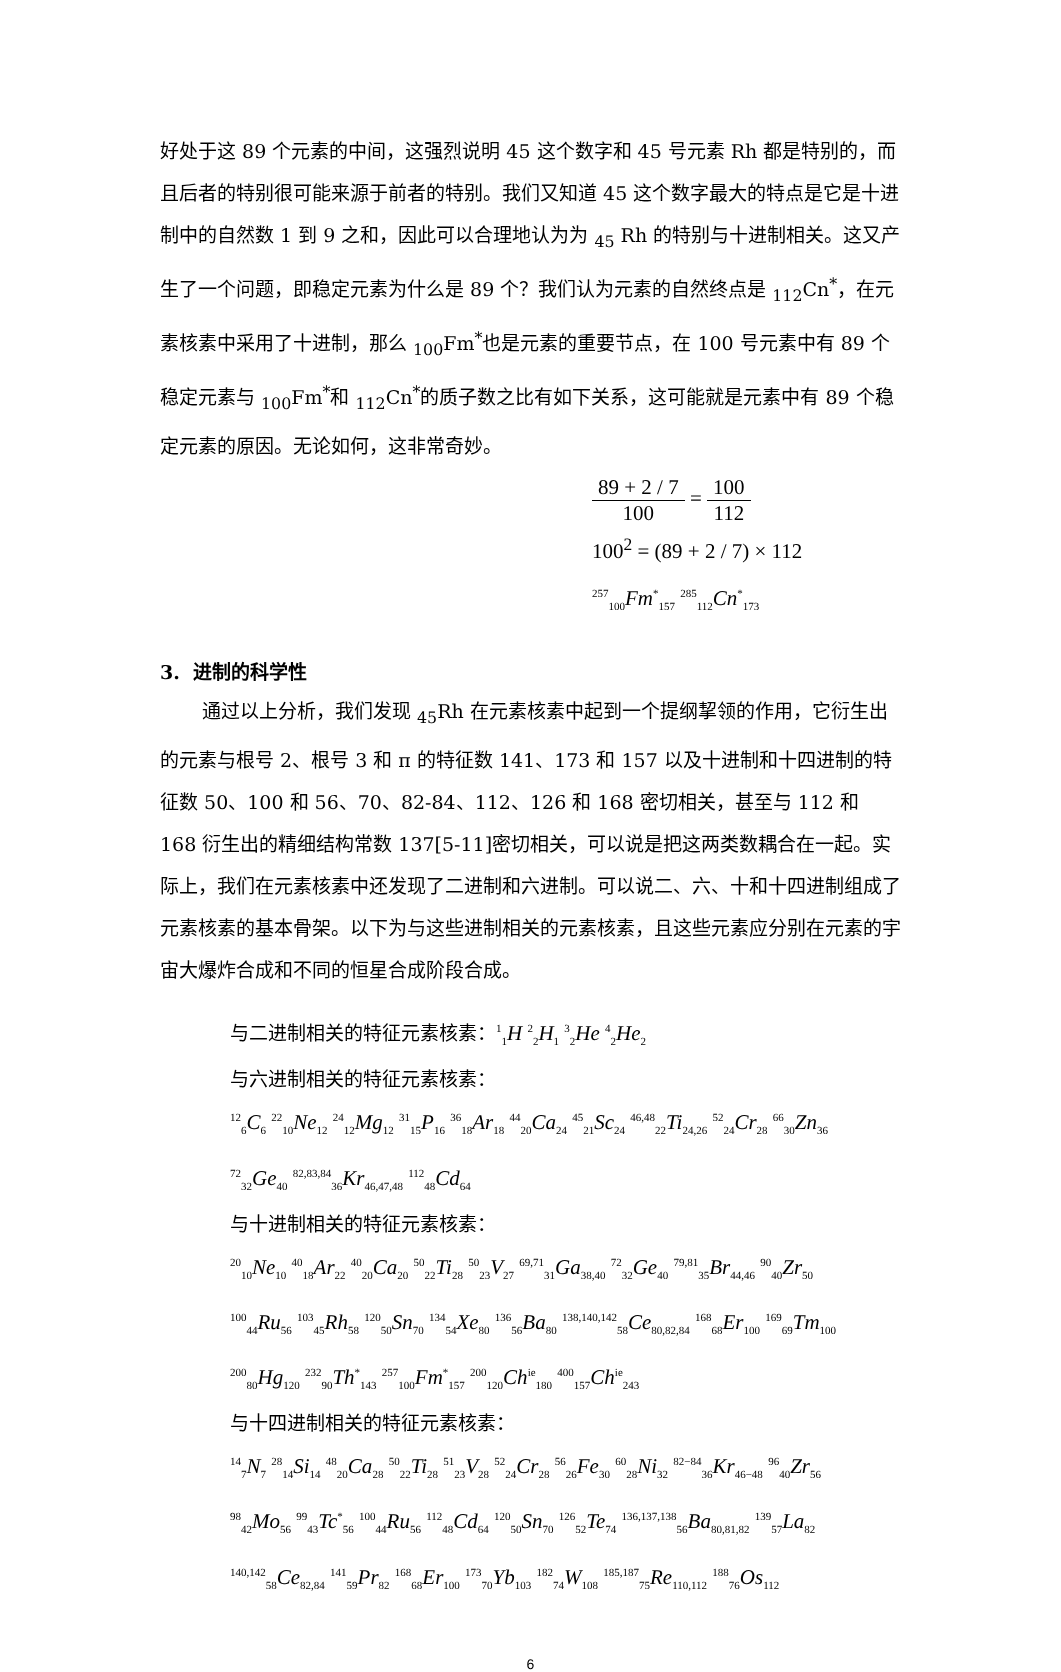好处于这 89 个元素的中间，这强烈说明 45 这个数字和 45 号元素 Rh 都是特别的，而且后者的特别很可能来源于前者的特别。我们又知道 45 这个数字最大的特点是它是十进制中的自然数 1 到 9 之和，因此可以合理地认为为 <sub>45</sub> Rh 的特别与十进制相关。这又产生了一个问题，即稳定元素为什么是 89 个？我们认为元素的自然终点是 <sub>112</sub>Cn<sup>*</sup>，在元素核素中采用了十进制，那么 <sub>100</sub>Fm<sup>*</sup>也是元素的重要节点，在 100 号元素中有 89 个稳定元素与 <sub>100</sub>Fm<sup>*</sup>和 <sub>112</sub>Cn<sup>*</sup>的质子数之比有如下关系，这可能就是元素中有 89 个稳定元素的原因。无论如何，这非常奇妙。
89 + 2 / 7 100 = 100 112
100<sup>2</sup> = (89 + 2 / 7) × 112
<sup>257</sup> <sub>100</sub>Fm<sup>*</sup><sub>157</sub> <sup>285</sup><sub>112</sub>Cn<sup>*</sup><sub>173</sub>
3. 进制的科学性
通过以上分析，我们发现 <sub>45</sub>Rh 在元素核素中起到一个提纲挈领的作用，它衍生出的元素与根号 2、根号 3 和 π 的特征数 141、173 和 157 以及十进制和十四进制的特征数 50、100 和 56、70、82-84、112、126 和 168 密切相关，甚至与 112 和 168 衍生出的精细结构常数 137[5-11]密切相关，可以说是把这两类数耦合在一起。实际上，我们在元素核素中还发现了二进制和六进制。可以说二、六、十和十四进制组成了元素核素的基本骨架。以下为与这些进制相关的元素核素，且这些元素应分别在元素的宇宙大爆炸合成和不同的恒星合成阶段合成。
与二进制相关的特征元素核素：<sup>1</sup><sub>1</sub>H <sup>2</sup><sub>2</sub>H<sub>1</sub> <sup>3</sup><sub>2</sub>He <sup>4</sup><sub>2</sub>He<sub>2</sub>
与六进制相关的特征元素核素：
<sup>12</sup> <sub>6</sub>C<sub>6</sub> <sup>22</sup><sub>10</sub>Ne<sub>12</sub> <sup>24</sup><sub>12</sub>Mg<sub>12</sub> <sup>31</sup><sub>15</sub>P<sub>16</sub> <sup>36</sup><sub>18</sub>Ar<sub>18</sub> <sup>44</sup><sub>20</sub>Ca<sub>24</sub> <sup>45</sup><sub>21</sub>Sc<sub>24</sub> <sup>46,48</sup><sub>22</sub>Ti<sub>24,26</sub> <sup>52</sup><sub>24</sub>Cr<sub>28</sub> <sup>66</sup><sub>30</sub>Zn<sub>36</sub>
<sup>72</sup> <sub>32</sub>Ge<sub>40</sub> <sup>82,83,84</sup><sub>36</sub>Kr<sub>46,47,48</sub> <sup>112</sup><sub>48</sub>Cd<sub>64</sub>
与十进制相关的特征元素核素：
<sup>20</sup> <sub>10</sub>Ne<sub>10</sub> <sup>40</sup><sub>18</sub>Ar<sub>22</sub> <sup>40</sup><sub>20</sub>Ca<sub>20</sub> <sup>50</sup><sub>22</sub>Ti<sub>28</sub> <sup>50</sup><sub>23</sub>V<sub>27</sub> <sup>69,71</sup><sub>31</sub>Ga<sub>38,40</sub> <sup>72</sup><sub>32</sub>Ge<sub>40</sub> <sup>79,81</sup><sub>35</sub>Br<sub>44,46</sub> <sup>90</sup><sub>40</sub>Zr<sub>50</sub>
<sup>100</sup> <sub>44</sub>Ru<sub>56</sub> <sup>103</sup><sub>45</sub>Rh<sub>58</sub> <sup>120</sup><sub>50</sub>Sn<sub>70</sub> <sup>134</sup><sub>54</sub>Xe<sub>80</sub> <sup>136</sup><sub>56</sub>Ba<sub>80</sub> <sup>138,140,142</sup><sub>58</sub>Ce<sub>80,82,84</sub> <sup>168</sup><sub>68</sub>Er<sub>100</sub> <sup>169</sup><sub>69</sub>Tm<sub>100</sub>
<sup>200</sup> <sub>80</sub>Hg<sub>120</sub> <sup>232</sup><sub>90</sub>Th<sup>*</sup><sub>143</sub> <sup>257</sup><sub>100</sub>Fm<sup>*</sup><sub>157</sub> <sup>200</sup><sub>120</sub>Ch<sup>ie</sup><sub>180</sub> <sup>400</sup><sub>157</sub>Ch<sup>ie</sup><sub>243</sub>
与十四进制相关的特征元素核素：
<sup>14</sup> <sub>7</sub>N<sub>7</sub> <sup>28</sup><sub>14</sub>Si<sub>14</sub> <sup>48</sup><sub>20</sub>Ca<sub>28</sub> <sup>50</sup><sub>22</sub>Ti<sub>28</sub> <sup>51</sup><sub>23</sub>V<sub>28</sub> <sup>52</sup><sub>24</sub>Cr<sub>28</sub> <sup>56</sup><sub>26</sub>Fe<sub>30</sub> <sup>60</sup><sub>28</sub>Ni<sub>32</sub> <sup>82−84</sup><sub>36</sub>Kr<sub>46−48</sub> <sup>96</sup><sub>40</sub>Zr<sub>56</sub>
<sup>98</sup> <sub>42</sub>Mo<sub>56</sub> <sup>99</sup><sub>43</sub>Tc<sup>*</sup><sub>56</sub> <sup>100</sup><sub>44</sub>Ru<sub>56</sub> <sup>112</sup><sub>48</sub>Cd<sub>64</sub> <sup>120</sup><sub>50</sub>Sn<sub>70</sub> <sup>126</sup><sub>52</sub>Te<sub>74</sub> <sup>136,137,138</sup><sub>56</sub>Ba<sub>80,81,82</sub> <sup>139</sup><sub>57</sub>La<sub>82</sub>
<sup>140,142</sup><sub>58</sub>Ce<sub>82,84</sub> <sup>141</sup><sub>59</sub>Pr<sub>82</sub> <sup>168</sup><sub>68</sub>Er<sub>100</sub> <sup>173</sup><sub>70</sub>Yb<sub>103</sub> <sup>182</sup><sub>74</sub>W<sub>108</sub> <sup>185,187</sup><sub>75</sub>Re<sub>110,112</sub> <sup>188</sup><sub>76</sub>Os<sub>112</sub>
6